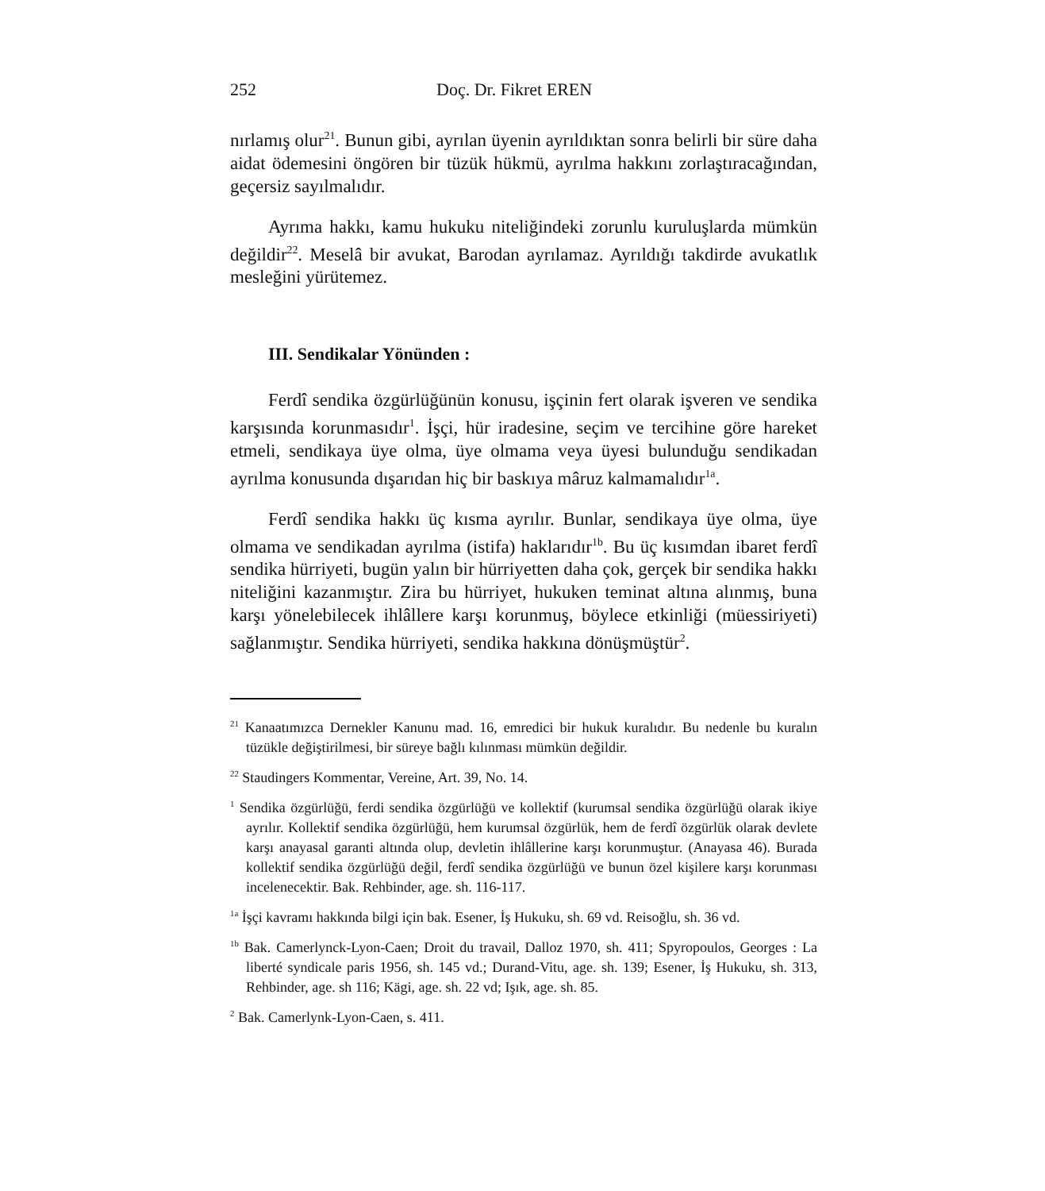252 Doç. Dr. Fikret EREN
nırlamış olur<sup>21</sup>. Bunun gibi, ayrılan üyenin ayrıldıktan sonra belirli bir süre daha aidat ödemesini öngören bir tüzük hükmü, ayrılma hakkını zorlaştıracağından, geçersiz sayılmalıdır.
Ayrıma hakkı, kamu hukuku niteliğindeki zorunlu kuruluşlarda mümkün değildir<sup>22</sup>. Meselâ bir avukat, Barodan ayrılamaz. Ayrıldığı takdirde avukatlık mesleğini yürütemez.
III. Sendikalar Yönünden :
Ferdî sendika özgürlüğünün konusu, işçinin fert olarak işveren ve sendika karşısında korunmasıdır<sup>1</sup>. İşçi, hür iradesine, seçim ve tercihine göre hareket etmeli, sendikaya üye olma, üye olmama veya üyesi bulunduğu sendikadan ayrılma konusunda dışarıdan hiç bir baskıya mâruz kalmamalıdır<sup>1a</sup>.
Ferdî sendika hakkı üç kısma ayrılır. Bunlar, sendikaya üye olma, üye olmama ve sendikadan ayrılma (istifa) haklarıdır<sup>1b</sup>. Bu üç kısımdan ibaret ferdî sendika hürriyeti, bugün yalın bir hürriyetten daha çok, gerçek bir sendika hakkı niteliğini kazanmıştır. Zira bu hürriyet, hukuken teminat altına alınmış, buna karşı yönelebilecek ihlâllere karşı korunmuş, böylece etkinliği (müessiriyeti) sağlanmıştır. Sendika hürriyeti, sendika hakkına dönüşmüştür<sup>2</sup>.
<sup>21</sup> Kanaatımızca Dernekler Kanunu mad. 16, emredici bir hukuk kuralıdır. Bu nedenle bu kuralın tüzükle değiştirilmesi, bir süreye bağlı kılınması mümkün değildir.
<sup>22</sup> Staudingers Kommentar, Vereine, Art. 39, No. 14.
<sup>1</sup> Sendika özgürlüğü, ferdi sendika özgürlüğü ve kollektif (kurumsal sendika özgürlüğü olarak ikiye ayrılır. Kollektif sendika özgürlüğü, hem kurumsal özgürlük, hem de ferdî özgürlük olarak devlete karşı anayasal garanti altında olup, devletin ihlâllerine karşı korunmuştur. (Anayasa 46). Burada kollektif sendika özgürlüğü değil, ferdî sendika özgürlüğü ve bunun özel kişilere karşı korunması incelenecektir. Bak. Rehbinder, age. sh. 116-117.
<sup>1a</sup> İşçi kavramı hakkında bilgi için bak. Esener, İş Hukuku, sh. 69 vd. Reisoğlu, sh. 36 vd.
<sup>1b</sup> Bak. Camerlynck-Lyon-Caen; Droit du travail, Dalloz 1970, sh. 411; Spyropoulos, Georges : La liberté syndicale paris 1956, sh. 145 vd.; Durand-Vitu, age. sh. 139; Esener, İş Hukuku, sh. 313, Rehbinder, age. sh 116; Kägi, age. sh. 22 vd; Işık, age. sh. 85.
<sup>2</sup> Bak. Camerlynk-Lyon-Caen, s. 411.